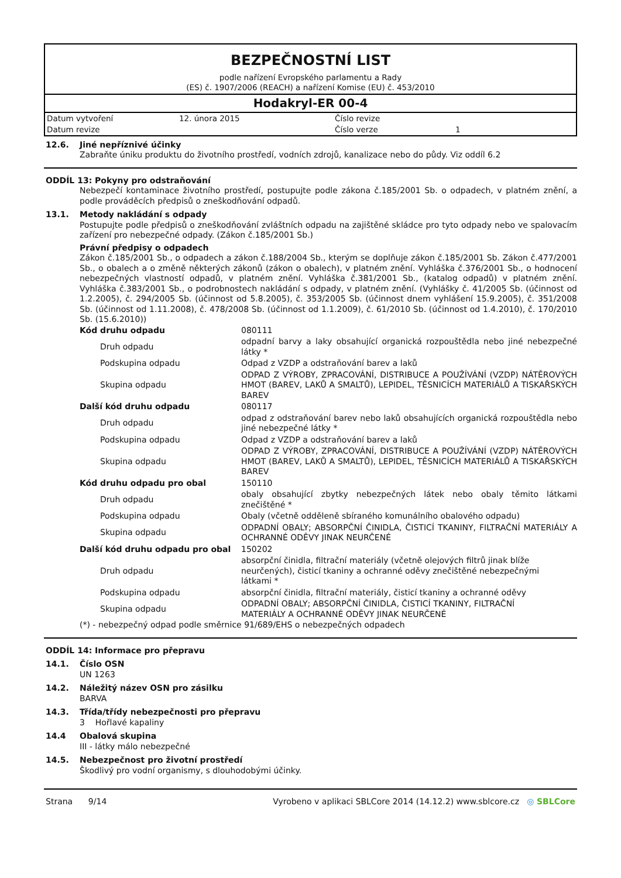BEZPEČNOSTNÍ LIST
podle nařízení Evropského parlamentu a Rady
(ES) č. 1907/2006 (REACH) a nařízení Komise (EU) č. 453/2010
Hodakryl-ER 00-4
| Datum vytvoření | 12. února 2015 | Číslo revize | |
| Datum revize | | Číslo verze | 1 |
12.6. Jiné nepříznivé účinky
Zabraňte úniku produktu do životního prostředí, vodních zdrojů, kanalizace nebo do půdy. Viz oddíl 6.2
ODDÍL 13: Pokyny pro odstraňování
Nebezpečí kontaminace životního prostředí, postupujte podle zákona č.185/2001 Sb. o odpadech, v platném znění, a podle prováděcích předpisů o zneškodňování odpadů.
13.1. Metody nakládání s odpady
Postupujte podle předpisů o zneškodňování zvláštních odpadu na zajištěné skládce pro tyto odpady nebo ve spalovacím zařízení pro nebezpečné odpady. (Zákon č.185/2001 Sb.)
Právní předpisy o odpadech
Zákon č.185/2001 Sb., o odpadech a zákon č.188/2004 Sb., kterým se doplňuje zákon č.185/2001 Sb. Zákon č.477/2001 Sb., o obalech a o změně některých zákonů (zákon o obalech), v platném znění. Vyhláška č.376/2001 Sb., o hodnocení nebezpečných vlastností odpadů, v platném znění. Vyhláška č.381/2001 Sb., (katalog odpadů) v platném znění. Vyhláška č.383/2001 Sb., o podrobnostech nakládání s odpady, v platném znění. (Vyhlášky č. 41/2005 Sb. (účinnost od 1.2.2005), č. 294/2005 Sb. (účinnost od 5.8.2005), č. 353/2005 Sb. (účinnost dnem vyhlášení 15.9.2005), č. 351/2008 Sb. (účinnost od 1.11.2008), č. 478/2008 Sb. (účinnost od 1.1.2009), č. 61/2010 Sb. (účinnost od 1.4.2010), č. 170/2010 Sb. (15.6.2010))
| Kód druhu odpadu | 080111 |
| Druh odpadu | odpadní barvy a laky obsahující organická rozpouštědla nebo jiné nebezpečné látky * |
| Podskupina odpadu | Odpad z VZDP a odstraňování barev a laků |
| Skupina odpadu | ODPAD Z VÝROBY, ZPRACOVÁNÍ, DISTRIBUCE A POUŽÍVÁNÍ (VZDP) NÁTĚROVÝCH HMOT (BAREV, LAKŮ A SMALTŮ), LEPIDEL, TĚSNICÍCH MATERIÁLŮ A TISKAŘSKÝCH BAREV |
| Další kód druhu odpadu | 080117 |
| Druh odpadu | odpad z odstraňování barev nebo laků obsahujících organická rozpouštědla nebo jiné nebezpečné látky * |
| Podskupina odpadu | Odpad z VZDP a odstraňování barev a laků |
| Skupina odpadu | ODPAD Z VÝROBY, ZPRACOVÁNÍ, DISTRIBUCE A POUŽÍVÁNÍ (VZDP) NÁTĚROVÝCH HMOT (BAREV, LAKŮ A SMALTŮ), LEPIDEL, TĚSNICÍCH MATERIÁLŮ A TISKAŘSKÝCH BAREV |
| Kód druhu odpadu pro obal | 150110 |
| Druh odpadu | obaly obsahující zbytky nebezpečných látek nebo obaly těmito látkami znečištěné * |
| Podskupina odpadu | Obaly (včetně odděleně sbíraného komunálního obalového odpadu) |
| Skupina odpadu | ODPADNÍ OBALY; ABSORPČNÍ ČINIDLA, ČISTICÍ TKANINY, FILTRAČNÍ MATERIÁLY A OCHRANNÉ ODĚVY JINAK NEURČENÉ |
| Další kód druhu odpadu pro obal | 150202 |
| Druh odpadu | absorpční činidla, filtrační materiály (včetně olejových filtrů jinak blíže neurčených), čisticí tkaniny a ochranné oděvy znečištěné nebezpečnými látkami * |
| Podskupina odpadu | absorpční činidla, filtrační materiály, čisticí tkaniny a ochranné oděvy |
| Skupina odpadu | ODPADNÍ OBALY; ABSORPČNÍ ČINIDLA, ČISTICÍ TKANINY, FILTRAČNÍ MATERIÁLY A OCHRANNÉ ODĚVY JINAK NEURČENÉ |
(*) - nebezpečný odpad podle směrnice 91/689/EHS o nebezpečných odpadech
ODDÍL 14: Informace pro přepravu
14.1. Číslo OSN
UN 1263
14.2. Náležitý název OSN pro zásilku
BARVA
14.3. Třída/třídy nebezpečnosti pro přepravu
3 Hořlavé kapaliny
14.4 Obalová skupina
III - látky málo nebezpečné
14.5. Nebezpečnost pro životní prostředí
Škodlivý pro vodní organismy, s dlouhodobými účinky.
Strana 9/14 Vyrobeno v aplikaci SBLCore 2014 (14.12.2) www.sblcore.cz ◎ SBLCore